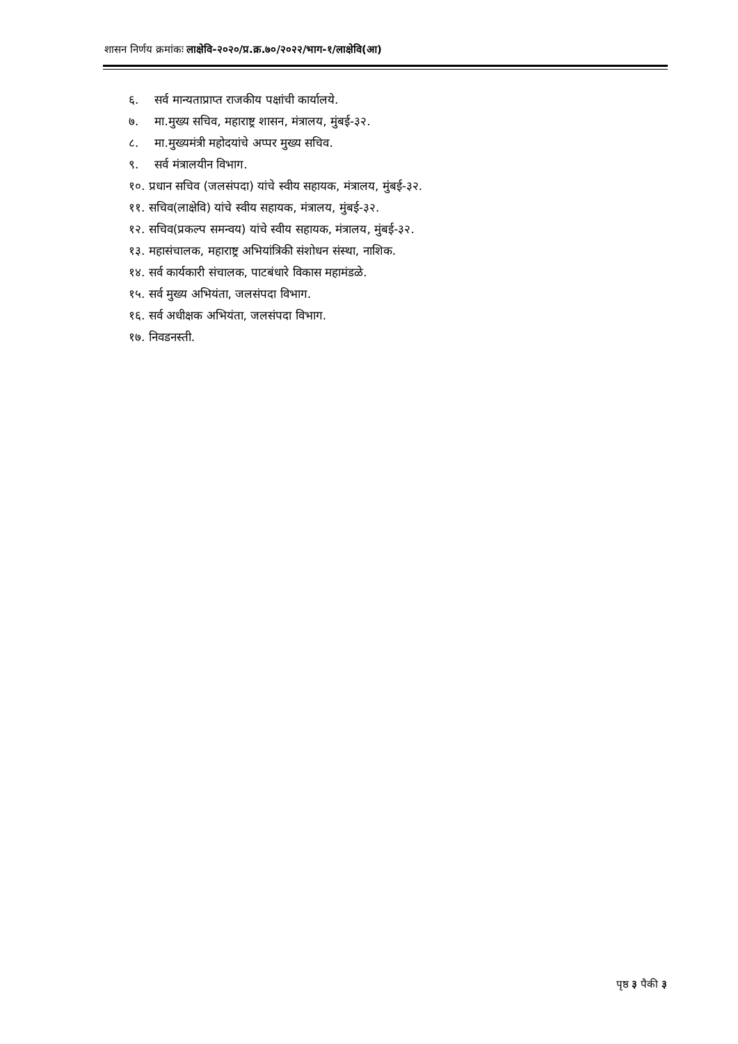शासन निर्णय क्रमांकः लाक्षेवि-२०२०/प्र.क्र.७०/२०२२/भाग-१/लाक्षेवि(आ)
६. सर्व मान्यताप्राप्त राजकीय पक्षांची कार्यालये.
७. मा.मुख्य सचिव, महाराष्ट्र शासन, मंत्रालय, मुंबई-३२.
८. मा.मुख्यमंत्री महोदयांचे अप्पर मुख्य सचिव.
९. सर्व मंत्रालयीन विभाग.
१०. प्रधान सचिव (जलसंपदा) यांचे स्वीय सहायक, मंत्रालय, मुंबई-३२.
११. सचिव(लाक्षेवि) यांचे स्वीय सहायक, मंत्रालय, मुंबई-३२.
१२. सचिव(प्रकल्प समन्वय) यांचे स्वीय सहायक, मंत्रालय, मुंबई-३२.
१३. महासंचालक, महाराष्ट्र अभियांत्रिकी संशोधन संस्था, नाशिक.
१४. सर्व कार्यकारी संचालक, पाटबंधारे विकास महामंडळे.
१५. सर्व मुख्य अभियंता, जलसंपदा विभाग.
१६. सर्व अधीक्षक अभियंता, जलसंपदा विभाग.
१७. निवडनस्ती.
पृष्ठ ३ पैकी ३